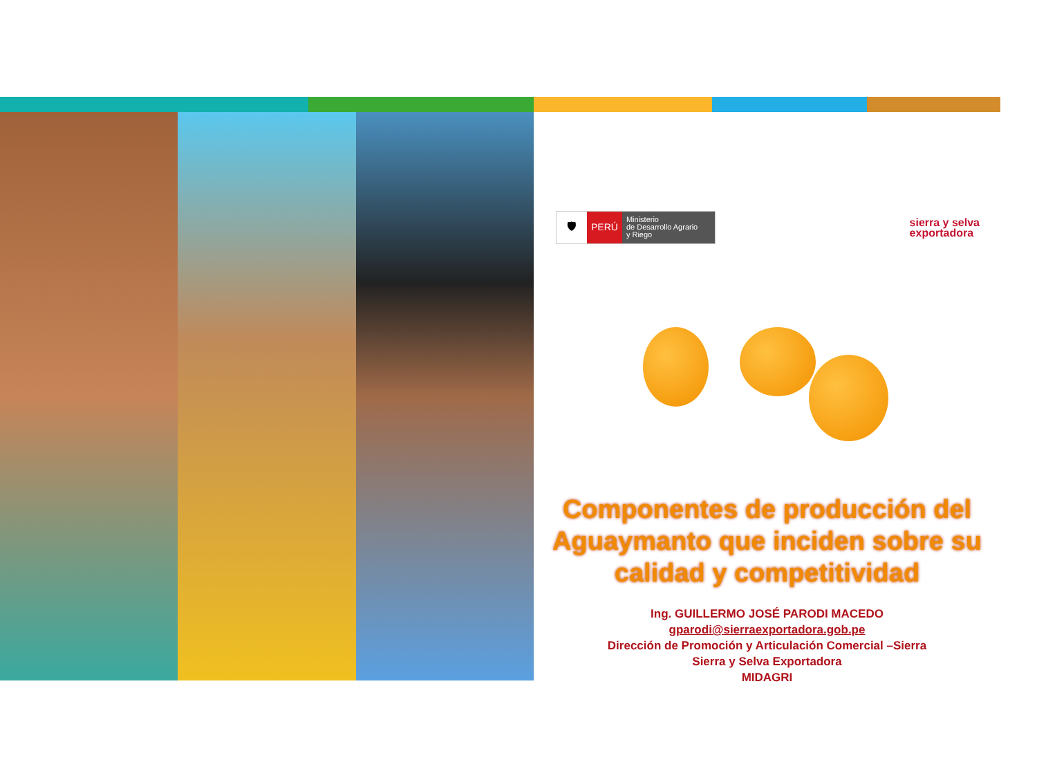🛡 PERÚ Ministerio
de Desarrollo Agrario
y Riego
sierra y selva
exportadora
Componentes de producción del Aguaymanto que inciden sobre su calidad y competitividad
Ing. GUILLERMO JOSÉ PARODI MACEDO
gparodi@sierraexportadora.gob.pe
Dirección de Promoción y Articulación Comercial –Sierra
Sierra y Selva Exportadora
MIDAGRI